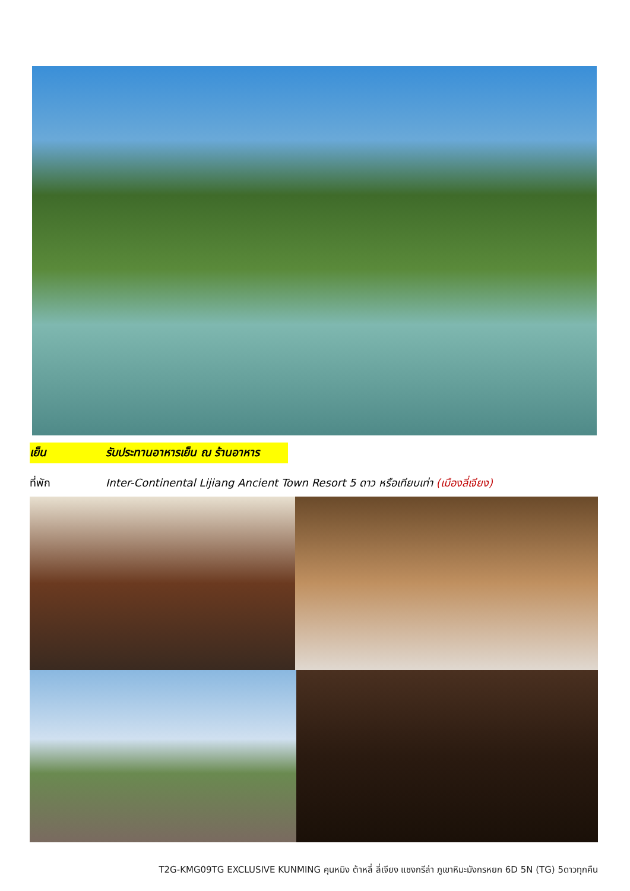เย็น รับประทานอาหารเย็น ณ ร้านอาหาร
ที่พัก Inter-Continental Lijiang Ancient Town Resort 5 ดาว หรือเทียบเท่า (เมืองลี่เจียง)
T2G-KMG09TG EXCLUSIVE KUNMING คุนหมิง ต้าหลี่ ลี่เจียง แชงกรีล่า ภูเขาหิมะมังกรหยก 6D 5N (TG) 5ดาวทุกคืน